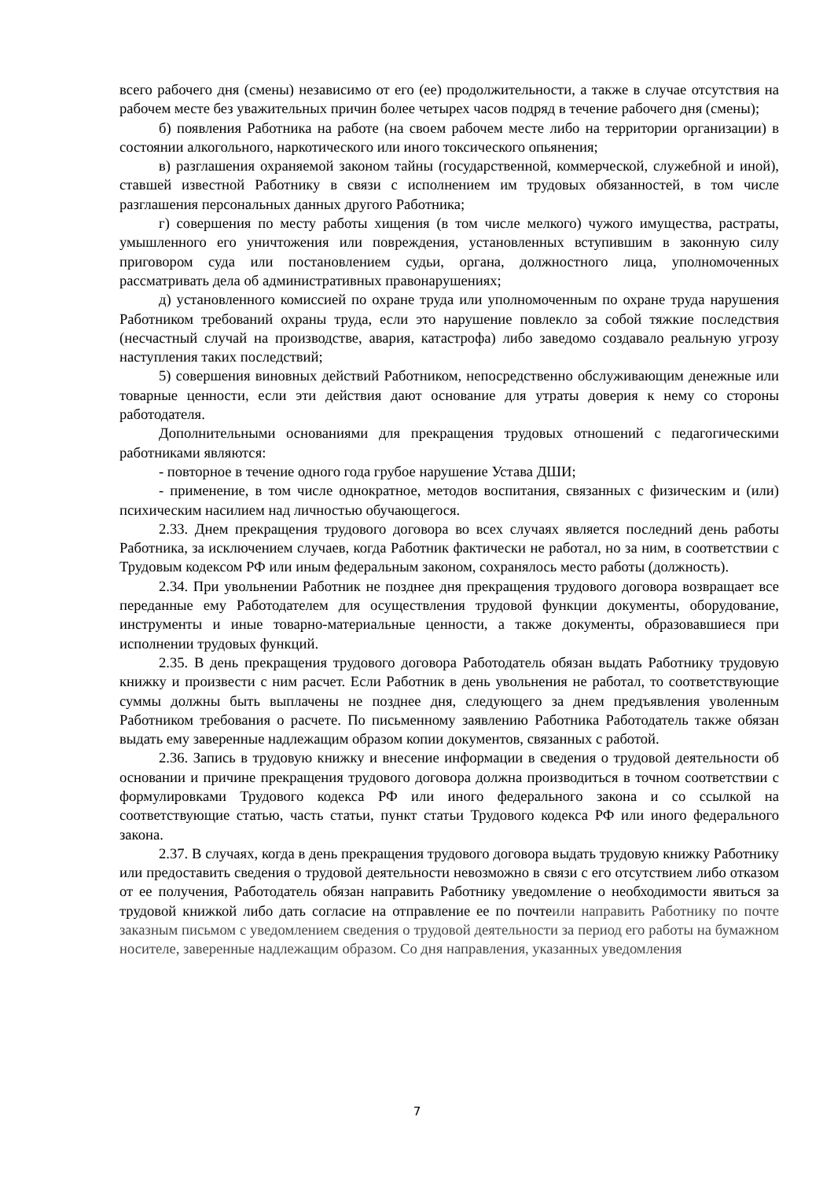всего рабочего дня (смены) независимо от его (ее) продолжительности, а также в случае отсутствия на рабочем месте без уважительных причин более четырех часов подряд в течение рабочего дня (смены);
б) появления Работника на работе (на своем рабочем месте либо на территории организации) в состоянии алкогольного, наркотического или иного токсического опьянения;
в) разглашения охраняемой законом тайны (государственной, коммерческой, служебной и иной), ставшей известной Работнику в связи с исполнением им трудовых обязанностей, в том числе разглашения персональных данных другого Работника;
г) совершения по месту работы хищения (в том числе мелкого) чужого имущества, растраты, умышленного его уничтожения или повреждения, установленных вступившим в законную силу приговором суда или постановлением судьи, органа, должностного лица, уполномоченных рассматривать дела об административных правонарушениях;
д) установленного комиссией по охране труда или уполномоченным по охране труда нарушения Работником требований охраны труда, если это нарушение повлекло за собой тяжкие последствия (несчастный случай на производстве, авария, катастрофа) либо заведомо создавало реальную угрозу наступления таких последствий;
5) совершения виновных действий Работником, непосредственно обслуживающим денежные или товарные ценности, если эти действия дают основание для утраты доверия к нему со стороны работодателя.
Дополнительными основаниями для прекращения трудовых отношений с педагогическими работниками являются:
- повторное в течение одного года грубое нарушение Устава ДШИ;
- применение, в том числе однократное, методов воспитания, связанных с физическим и (или) психическим насилием над личностью обучающегося.
2.33. Днем прекращения трудового договора во всех случаях является последний день работы Работника, за исключением случаев, когда Работник фактически не работал, но за ним, в соответствии с Трудовым кодексом РФ или иным федеральным законом, сохранялось место работы (должность).
2.34. При увольнении Работник не позднее дня прекращения трудового договора возвращает все переданные ему Работодателем для осуществления трудовой функции документы, оборудование, инструменты и иные товарно-материальные ценности, а также документы, образовавшиеся при исполнении трудовых функций.
2.35. В день прекращения трудового договора Работодатель обязан выдать Работнику трудовую книжку и произвести с ним расчет. Если Работник в день увольнения не работал, то соответствующие суммы должны быть выплачены не позднее дня, следующего за днем предъявления уволенным Работником требования о расчете. По письменному заявлению Работника Работодатель также обязан выдать ему заверенные надлежащим образом копии документов, связанных с работой.
2.36. Запись в трудовую книжку и внесение информации в сведения о трудовой деятельности об основании и причине прекращения трудового договора должна производиться в точном соответствии с формулировками Трудового кодекса РФ или иного федерального закона и со ссылкой на соответствующие статью, часть статьи, пункт статьи Трудового кодекса РФ или иного федерального закона.
2.37. В случаях, когда в день прекращения трудового договора выдать трудовую книжку Работнику или предоставить сведения о трудовой деятельности невозможно в связи с его отсутствием либо отказом от ее получения, Работодатель обязан направить Работнику уведомление о необходимости явиться за трудовой книжкой либо дать согласие на отправление ее по почтеили направить Работнику по почте заказным письмом с уведомлением сведения о трудовой деятельности за период его работы на бумажном носителе, заверенные надлежащим образом. Со дня направления, указанных уведомления
7